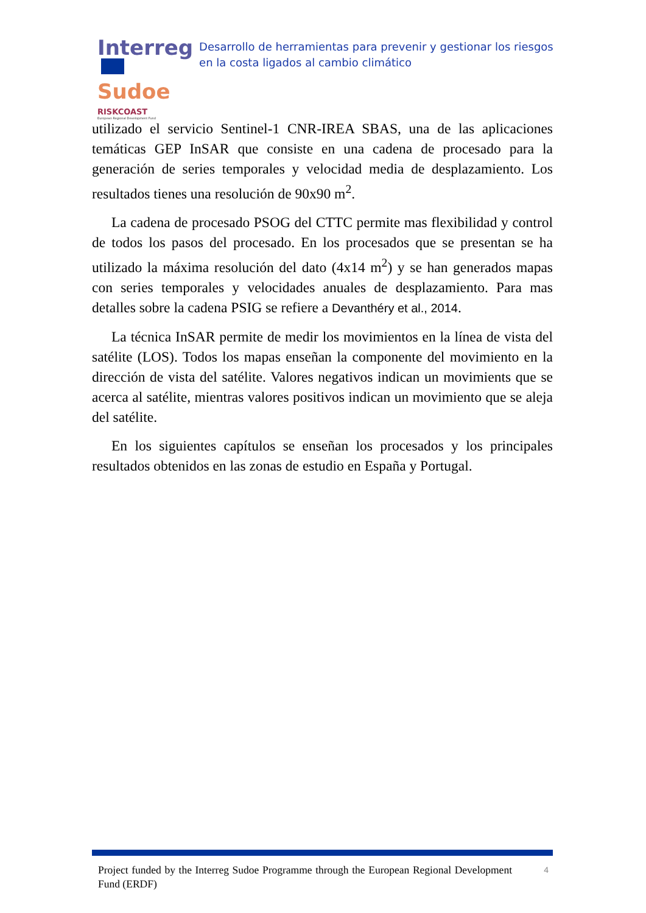Interreg
Sudoe
RISKCOAST
European Regional Development Fund
Desarrollo de herramientas para prevenir y gestionar los riesgos en la costa ligados al cambio climático
utilizado el servicio Sentinel-1 CNR-IREA SBAS, una de las aplicaciones temáticas GEP InSAR que consiste en una cadena de procesado para la generación de series temporales y velocidad media de desplazamiento. Los resultados tienes una resolución de 90x90 m<sup>2</sup>.
La cadena de procesado PSOG del CTTC permite mas flexibilidad y control de todos los pasos del procesado. En los procesados que se presentan se ha utilizado la máxima resolución del dato (4x14 m<sup>2</sup>) y se han generados mapas con series temporales y velocidades anuales de desplazamiento. Para mas detalles sobre la cadena PSIG se refiere a Devanthéry et al., 2014.
La técnica InSAR permite de medir los movimientos en la línea de vista del satélite (LOS). Todos los mapas enseñan la componente del movimiento en la dirección de vista del satélite. Valores negativos indican un movimients que se acerca al satélite, mientras valores positivos indican un movimiento que se aleja del satélite.
En los siguientes capítulos se enseñan los procesados y los principales resultados obtenidos en las zonas de estudio en España y Portugal.
Project funded by the Interreg Sudoe Programme through the European Regional Development Fund (ERDF)
4